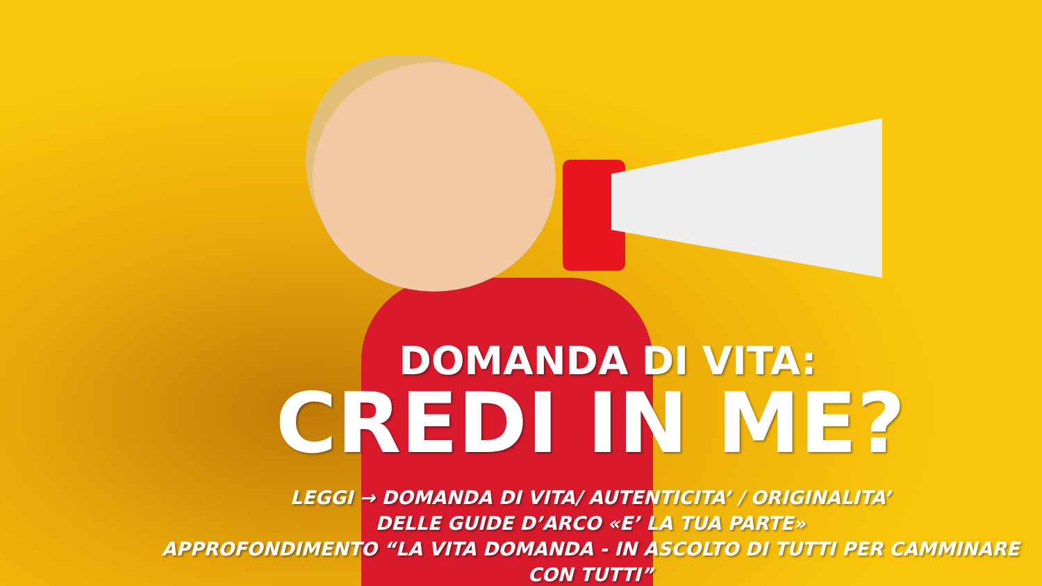DOMANDA DI VITA:
CREDI IN ME?
LEGGI → DOMANDA DI VITA/ AUTENTICITA’ / ORIGINALITA’
DELLE GUIDE D’ARCO «E’ LA TUA PARTE»
APPROFONDIMENTO “LA VITA DOMANDA - IN ASCOLTO DI TUTTI PER CAMMINARE CON TUTTI”